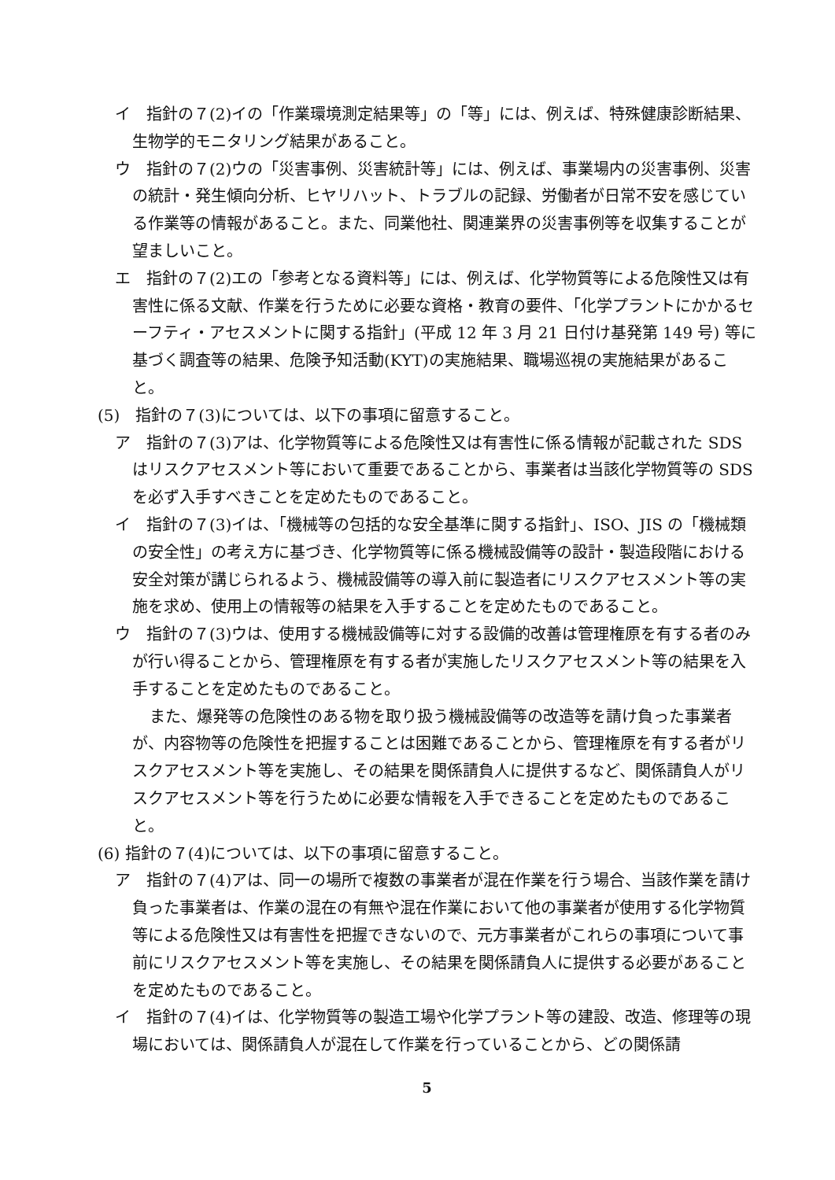イ　指針の７(2)イの「作業環境測定結果等」の「等」には、例えば、特殊健康診断結果、生物学的モニタリング結果があること。
ウ　指針の７(2)ウの「災害事例、災害統計等」には、例えば、事業場内の災害事例、災害の統計・発生傾向分析、ヒヤリハット、トラブルの記録、労働者が日常不安を感じている作業等の情報があること。また、同業他社、関連業界の災害事例等を収集することが望ましいこと。
エ　指針の７(2)エの「参考となる資料等」には、例えば、化学物質等による危険性又は有害性に係る文献、作業を行うために必要な資格・教育の要件、「化学プラントにかかるセーフティ・アセスメントに関する指針」(平成 12 年 3 月 21 日付け基発第 149 号) 等に基づく調査等の結果、危険予知活動(KYT)の実施結果、職場巡視の実施結果があること。
(5)　指針の７(3)については、以下の事項に留意すること。
ア　指針の７(3)アは、化学物質等による危険性又は有害性に係る情報が記載された SDS はリスクアセスメント等において重要であることから、事業者は当該化学物質等の SDS を必ず入手すべきことを定めたものであること。
イ　指針の７(3)イは、「機械等の包括的な安全基準に関する指針」、ISO、JIS の「機械類の安全性」の考え方に基づき、化学物質等に係る機械設備等の設計・製造段階における安全対策が講じられるよう、機械設備等の導入前に製造者にリスクアセスメント等の実施を求め、使用上の情報等の結果を入手することを定めたものであること。
ウ　指針の７(3)ウは、使用する機械設備等に対する設備的改善は管理権原を有する者のみが行い得ることから、管理権原を有する者が実施したリスクアセスメント等の結果を入手することを定めたものであること。
また、爆発等の危険性のある物を取り扱う機械設備等の改造等を請け負った事業者が、内容物等の危険性を把握することは困難であることから、管理権原を有する者がリスクアセスメント等を実施し、その結果を関係請負人に提供するなど、関係請負人がリスクアセスメント等を行うために必要な情報を入手できることを定めたものであること。
(6) 指針の７(4)については、以下の事項に留意すること。
ア　指針の７(4)アは、同一の場所で複数の事業者が混在作業を行う場合、当該作業を請け負った事業者は、作業の混在の有無や混在作業において他の事業者が使用する化学物質等による危険性又は有害性を把握できないので、元方事業者がこれらの事項について事前にリスクアセスメント等を実施し、その結果を関係請負人に提供する必要があることを定めたものであること。
イ　指針の７(4)イは、化学物質等の製造工場や化学プラント等の建設、改造、修理等の現場においては、関係請負人が混在して作業を行っていることから、どの関係請
5